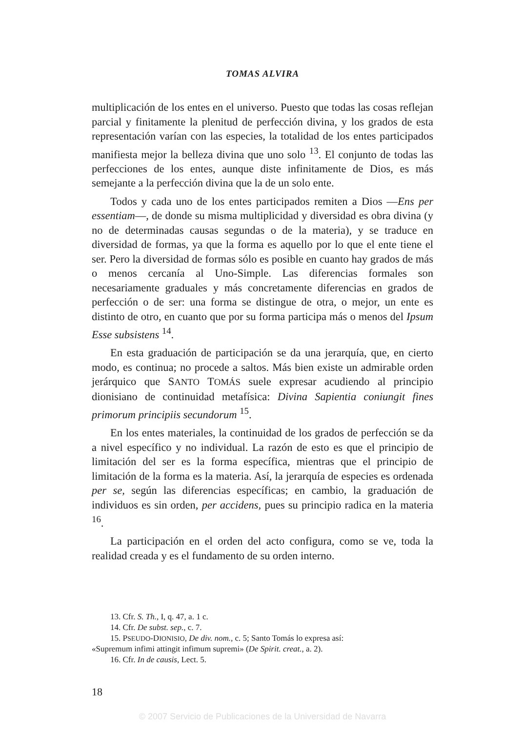TOMAS ALVIRA
multiplicación de los entes en el universo. Puesto que todas las cosas reflejan parcial y finitamente la plenitud de perfección divina, y los grados de esta representación varían con las especies, la totalidad de los entes participados manifiesta mejor la belleza divina que uno solo <sup>13</sup>. El conjunto de todas las perfecciones de los entes, aunque diste infinitamente de Dios, es más semejante a la perfección divina que la de un solo ente.
Todos y cada uno de los entes participados remiten a Dios —Ens per essentiam—, de donde su misma multiplicidad y diversidad es obra divina (y no de determinadas causas segundas o de la materia), y se traduce en diversidad de formas, ya que la forma es aquello por lo que el ente tiene el ser. Pero la diversidad de formas sólo es posible en cuanto hay grados de más o menos cercanía al Uno-Simple. Las diferencias formales son necesariamente graduales y más concretamente diferencias en grados de perfección o de ser: una forma se distingue de otra, o mejor, un ente es distinto de otro, en cuanto que por su forma participa más o menos del Ipsum Esse subsistens <sup>14</sup>.
En esta graduación de participación se da una jerarquía, que, en cierto modo, es continua; no procede a saltos. Más bien existe un admirable orden jerárquico que SANTO TOMÁS suele expresar acudiendo al principio dionisiano de continuidad metafísica: Divina Sapientia coniungit fines primorum principiis secundorum <sup>15</sup>.
En los entes materiales, la continuidad de los grados de perfección se da a nivel específico y no individual. La razón de esto es que el principio de limitación del ser es la forma específica, mientras que el principio de limitación de la forma es la materia. Así, la jerarquía de especies es ordenada per se, según las diferencias específicas; en cambio, la graduación de individuos es sin orden, per accidens, pues su principio radica en la materia <sup>16</sup>.
La participación en el orden del acto configura, como se ve, toda la realidad creada y es el fundamento de su orden interno.
13. Cfr. S. Th., I, q. 47, a. 1 c.
14. Cfr. De subst. sep., c. 7.
15. PSEUDO-DIONISIO, De div. nom., c. 5; Santo Tomás lo expresa así:
«Supremum infimi attingit infimum supremi» (De Spirit. creat., a. 2).
16. Cfr. In de causis, Lect. 5.
18
© 2007 Servicio de Publicaciones de la Universidad de Navarra